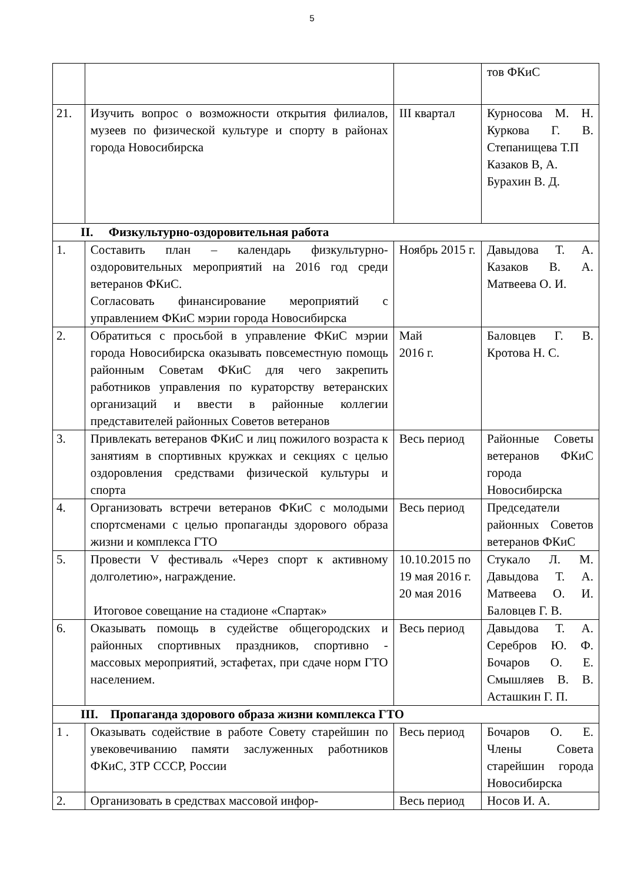5
| | | | тов ФКиС |
| 21. | Изучить вопрос о возможности открытия филиалов, музеев по физической культуре и спорту в районах города Новосибирска | III квартал | Курносова М. Н. Куркова Г. В. Степанищева Т.П Казаков В, А. Бурахин В. Д. |
| II. Физкультурно-оздоровительная работа | | | |
| 1. | Составить план – календарь физкультурно-оздоровительных мероприятий на 2016 год среди ветеранов ФКиС. Согласовать финансирование мероприятий с управлением ФКиС мэрии города Новосибирска | Ноябрь 2015 г. | Давыдова Т. А. Казаков В. А. Матвеева О. И. |
| 2. | Обратиться с просьбой в управление ФКиС мэрии города Новосибирска оказывать повсеместную помощь районным Советам ФКиС для чего закрепить работников управления по кураторству ветеранских организаций и ввести в районные коллегии представителей районных Советов ветеранов | Май 2016 г. | Баловцев Г. В. Кротова Н. С. |
| 3. | Привлекать ветеранов ФКиС и лиц пожилого возраста к занятиям в спортивных кружках и секциях с целью оздоровления средствами физической культуры и спорта | Весь период | Районные Советы ветеранов ФКиС города Новосибирска |
| 4. | Организовать встречи ветеранов ФКиС с молодыми спортсменами с целью пропаганды здорового образа жизни и комплекса ГТО | Весь период | Председатели районных Советов ветеранов ФКиС |
| 5. | Провести V фестиваль «Через спорт к активному долголетию», награждение. Итоговое совещание на стадионе «Спартак» | 10.10.2015 по 19 мая 2016 г. 20 мая 2016 | Стукало Л. М. Давыдова Т. А. Матвеева О. И. Баловцев Г. В. |
| 6. | Оказывать помощь в судействе общегородских и районных спортивных праздников, спортивно - массовых мероприятий, эстафетах, при сдаче норм ГТО населением. | Весь период | Давыдова Т. А. Серебров Ю. Ф. Бочаров О. Е. Смышляев В. В. Асташкин Г. П. |
| III. Пропаганда здорового образа жизни комплекса ГТО | | | |
| 1 . | Оказывать содействие в работе Совету старейшин по увековечиванию памяти заслуженных работников ФКиС, ЗТР СССР, России | Весь период | Бочаров О. Е. Члены Совета старейшин города Новосибирска |
| 2. | Организовать в средствах массовой инфор- | Весь период | Носов И. А. |